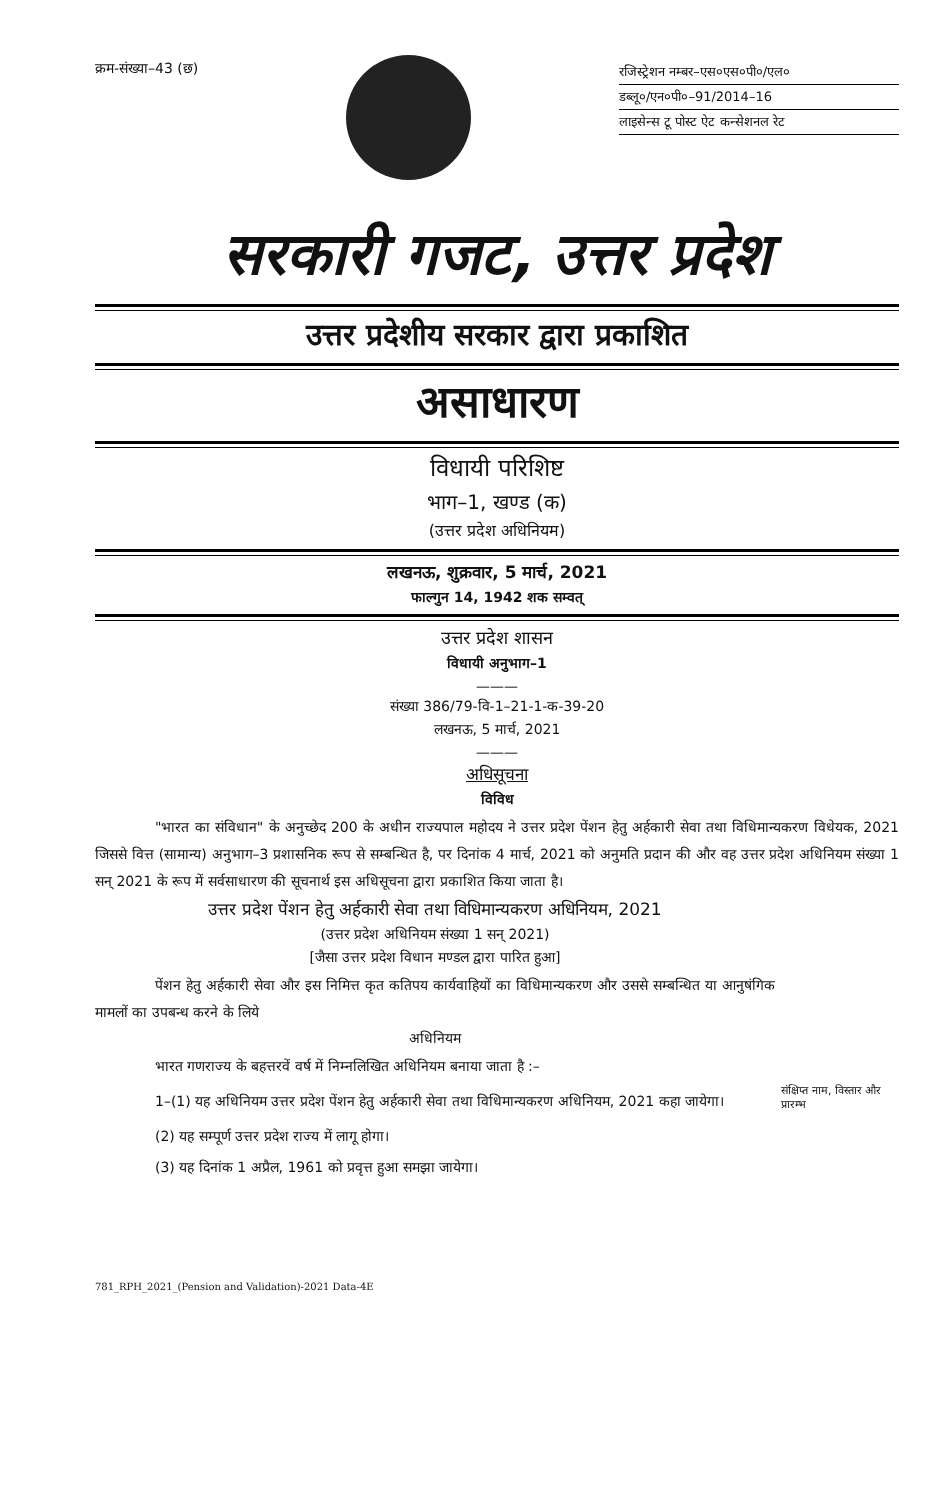क्रम-संख्या–43 (छ)
रजिस्ट्रेशन नम्बर–एस०एस०पी०/एल०
डब्लू०/एन०पी०–91/2014–16
लाइसेन्स टू पोस्ट ऐट कन्सेशनल रेट
सरकारी गजट, उत्तर प्रदेश
उत्तर प्रदेशीय सरकार द्वारा प्रकाशित
असाधारण
विधायी परिशिष्ट
भाग–1, खण्ड (क)
(उत्तर प्रदेश अधिनियम)
लखनऊ, शुक्रवार, 5 मार्च, 2021
फाल्गुन 14, 1942 शक सम्वत्
उत्तर प्रदेश शासन
विधायी अनुभाग–1
———
संख्या 386/79-वि-1–21-1-क-39-20
लखनऊ, 5 मार्च, 2021
———
अधिसूचना
विविध
"भारत का संविधान" के अनुच्छेद 200 के अधीन राज्यपाल महोदय ने उत्तर प्रदेश पेंशन हेतु अर्हकारी सेवा तथा विधिमान्यकरण विधेयक, 2021 जिससे वित्त (सामान्य) अनुभाग–3 प्रशासनिक रूप से सम्बन्धित है, पर दिनांक 4 मार्च, 2021 को अनुमति प्रदान की और वह उत्तर प्रदेश अधिनियम संख्या 1 सन् 2021 के रूप में सर्वसाधारण की सूचनार्थ इस अधिसूचना द्वारा प्रकाशित किया जाता है।
उत्तर प्रदेश पेंशन हेतु अर्हकारी सेवा तथा विधिमान्यकरण अधिनियम, 2021
(उत्तर प्रदेश अधिनियम संख्या 1 सन् 2021)
[जैसा उत्तर प्रदेश विधान मण्डल द्वारा पारित हुआ]
पेंशन हेतु अर्हकारी सेवा और इस निमित्त कृत कतिपय कार्यवाहियों का विधिमान्यकरण और उससे सम्बन्धित या आनुषंगिक मामलों का उपबन्ध करने के लिये
अधिनियम
भारत गणराज्य के बहत्तरवें वर्ष में निम्नलिखित अधिनियम बनाया जाता है :–
1–(1) यह अधिनियम उत्तर प्रदेश पेंशन हेतु अर्हकारी सेवा तथा विधिमान्यकरण अधिनियम, 2021 कहा जायेगा।
संक्षिप्त नाम, विस्तार और प्रारम्भ
(2) यह सम्पूर्ण उत्तर प्रदेश राज्य में लागू होगा।
(3) यह दिनांक 1 अप्रैल, 1961 को प्रवृत्त हुआ समझा जायेगा।
781_RPH_2021_(Pension and Validation)-2021 Data-4E